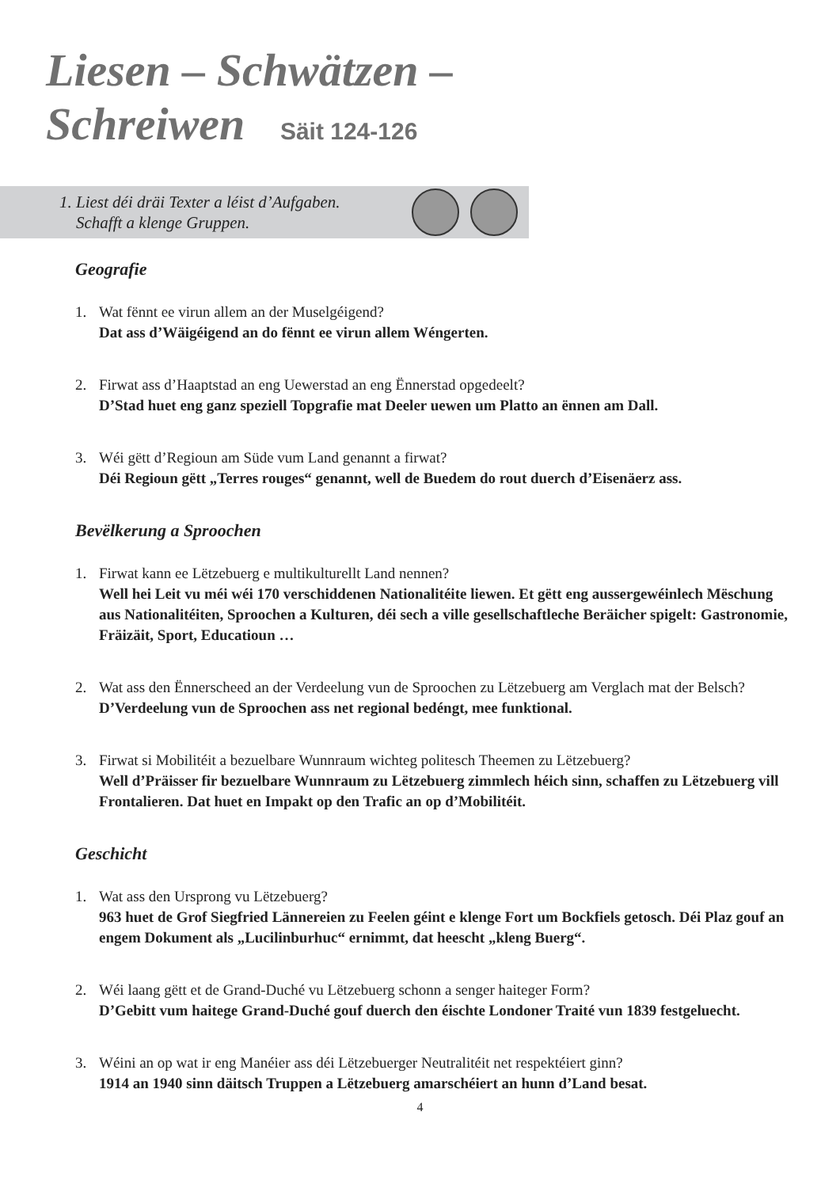Liesen – Schwätzen –
Schreiwen Säit 124-126
1. Liest déi dräi Texter a léist d’Aufgaben.
Schafft a klenge Gruppen.
Geografie
1. Wat fënnt ee virun allem an der Muselgéigend?
Dat ass d’Wäigéigend an do fënnt ee virun allem Wéngerten.
2. Firwat ass d’Haaptstad an eng Uewerstad an eng Ënnerstad opgedeelt?
D’Stad huet eng ganz speziell Topgrafie mat Deeler uewen um Platto an ënnen am Dall.
3. Wéi gëtt d’Regioun am Süde vum Land genannt a firwat?
Déi Regioun gëtt „Terres rouges“ genannt, well de Buedem do rout duerch d’Eisenäerz ass.
Bevëlkerung a Sproochen
1. Firwat kann ee Lëtzebuerg e multikulturellt Land nennen?
Well hei Leit vu méi wéi 170 verschiddenen Nationalitéite liewen. Et gëtt eng aussergewéinlech Mëschung aus Nationalitéiten, Sproochen a Kulturen, déi sech a ville gesellschaftleche Beräicher spigelt: Gastronomie, Fräizäit, Sport, Educatioun …
2. Wat ass den Ënnerscheed an der Verdeelung vun de Sproochen zu Lëtzebuerg am Verglach mat der Belsch?
D’Verdeelung vun de Sproochen ass net regional bedéngt, mee funktional.
3. Firwat si Mobilitéit a bezuelbare Wunnraum wichteg politesch Theemen zu Lëtzebuerg?
Well d’Präisser fir bezuelbare Wunnraum zu Lëtzebuerg zimmlech héich sinn, schaffen zu Lëtzebuerg vill Frontalieren. Dat huet en Impakt op den Trafic an op d’Mobilitéit.
Geschicht
1. Wat ass den Ursprong vu Lëtzebuerg?
963 huet de Grof Siegfried Lännereien zu Feelen géint e klenge Fort um Bockfiels getosch. Déi Plaz gouf an engem Dokument als „Lucilinburhuc“ ernimmt, dat heescht „kleng Buerg“.
2. Wéi laang gëtt et de Grand-Duché vu Lëtzebuerg schonn a senger haiteger Form?
D’Gebitt vum haitege Grand-Duché gouf duerch den éischte Londoner Traité vun 1839 festgeluecht.
3. Wéini an op wat ir eng Manéier ass déi Lëtzebuerger Neutralitéit net respektéiert ginn?
1914 an 1940 sinn däitsch Truppen a Lëtzebuerg amarschéiert an hunn d’Land besat.
4